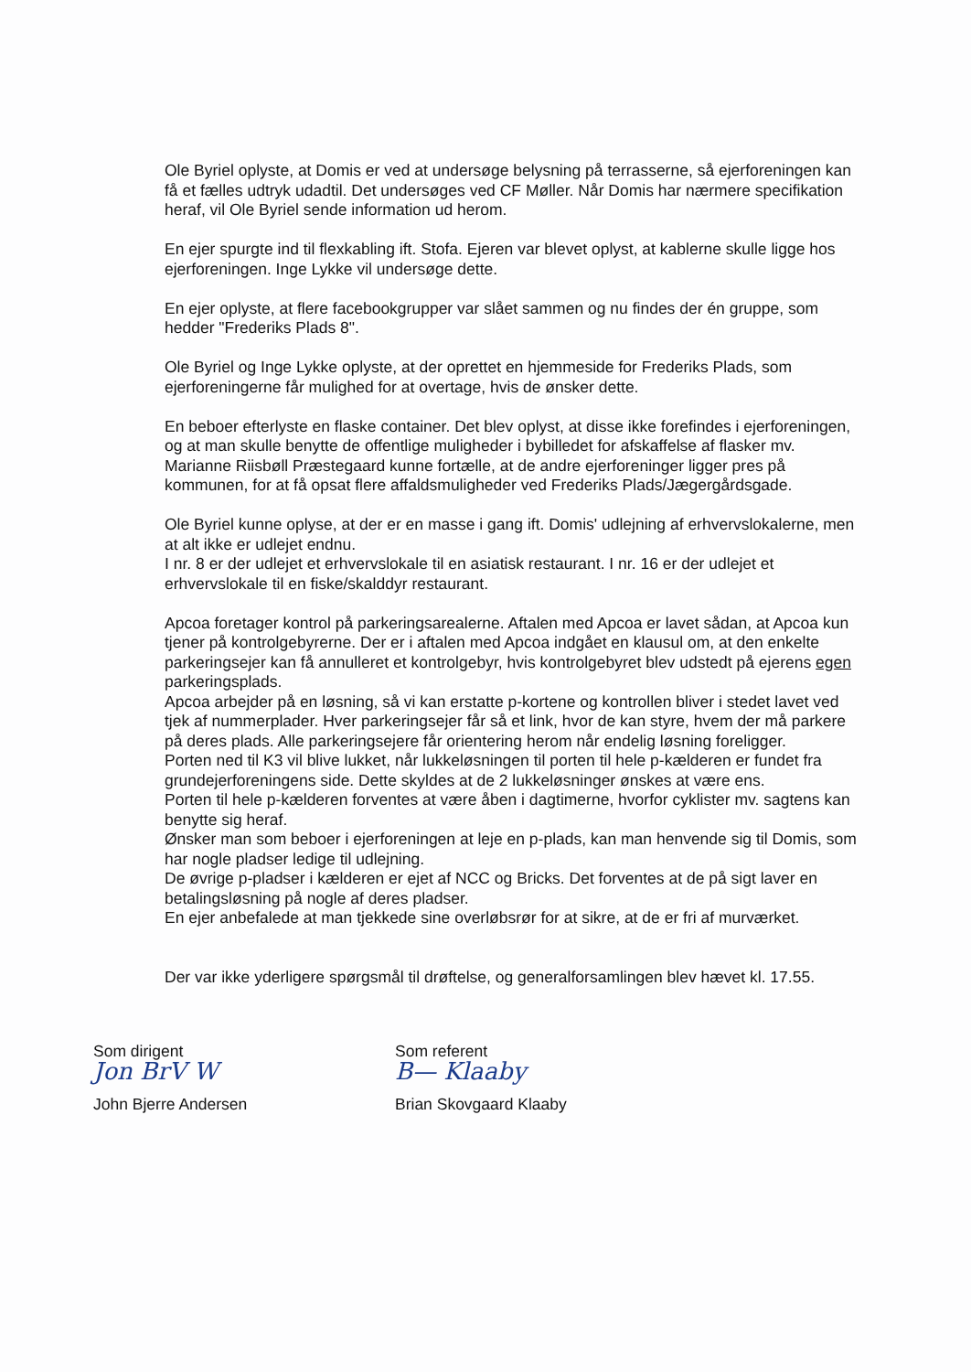Ole Byriel oplyste, at Domis er ved at undersøge belysning på terrasserne, så ejerforeningen kan få et fælles udtryk udadtil. Det undersøges ved CF Møller. Når Domis har nærmere specifikation heraf, vil Ole Byriel sende information ud herom.
En ejer spurgte ind til flexkabling ift. Stofa. Ejeren var blevet oplyst, at kablerne skulle ligge hos ejerforeningen. Inge Lykke vil undersøge dette.
En ejer oplyste, at flere facebookgrupper var slået sammen og nu findes der én gruppe, som hedder "Frederiks Plads 8".
Ole Byriel og Inge Lykke oplyste, at der oprettet en hjemmeside for Frederiks Plads, som ejerforeningerne får mulighed for at overtage, hvis de ønsker dette.
En beboer efterlyste en flaske container. Det blev oplyst, at disse ikke forefindes i ejerforeningen, og at man skulle benytte de offentlige muligheder i bybilledet for afskaffelse af flasker mv.
Marianne Riisbøll Præstegaard kunne fortælle, at de andre ejerforeninger ligger pres på kommunen, for at få opsat flere affaldsmuligheder ved Frederiks Plads/Jægergårdsgade.
Ole Byriel kunne oplyse, at der er en masse i gang ift. Domis' udlejning af erhvervslokalerne, men at alt ikke er udlejet endnu.
I nr. 8 er der udlejet et erhvervslokale til en asiatisk restaurant. I nr. 16 er der udlejet et erhvervslokale til en fiske/skalddyr restaurant.
Apcoa foretager kontrol på parkeringsarealerne. Aftalen med Apcoa er lavet sådan, at Apcoa kun tjener på kontrolgebyrerne. Der er i aftalen med Apcoa indgået en klausul om, at den enkelte parkeringsejer kan få annulleret et kontrolgebyr, hvis kontrolgebyret blev udstedt på ejerens egen parkeringsplads.
Apcoa arbejder på en løsning, så vi kan erstatte p-kortene og kontrollen bliver i stedet lavet ved tjek af nummerplader. Hver parkeringsejer får så et link, hvor de kan styre, hvem der må parkere på deres plads. Alle parkeringsejere får orientering herom når endelig løsning foreligger.
Porten ned til K3 vil blive lukket, når lukkeløsningen til porten til hele p-kælderen er fundet fra grundejerforeningens side. Dette skyldes at de 2 lukkeløsninger ønskes at være ens.
Porten til hele p-kælderen forventes at være åben i dagtimerne, hvorfor cyklister mv. sagtens kan benytte sig heraf.
Ønsker man som beboer i ejerforeningen at leje en p-plads, kan man henvende sig til Domis, som har nogle pladser ledige til udlejning.
De øvrige p-pladser i kælderen er ejet af NCC og Bricks. Det forventes at de på sigt laver en betalingsløsning på nogle af deres pladser.
En ejer anbefalede at man tjekkede sine overløbsrør for at sikre, at de er fri af murværket.
Der var ikke yderligere spørgsmål til drøftelse, og generalforsamlingen blev hævet kl. 17.55.
Som dirigent
Jon BrV W
John Bjerre Andersen
Som referent
B— Klaaby
Brian Skovgaard Klaaby